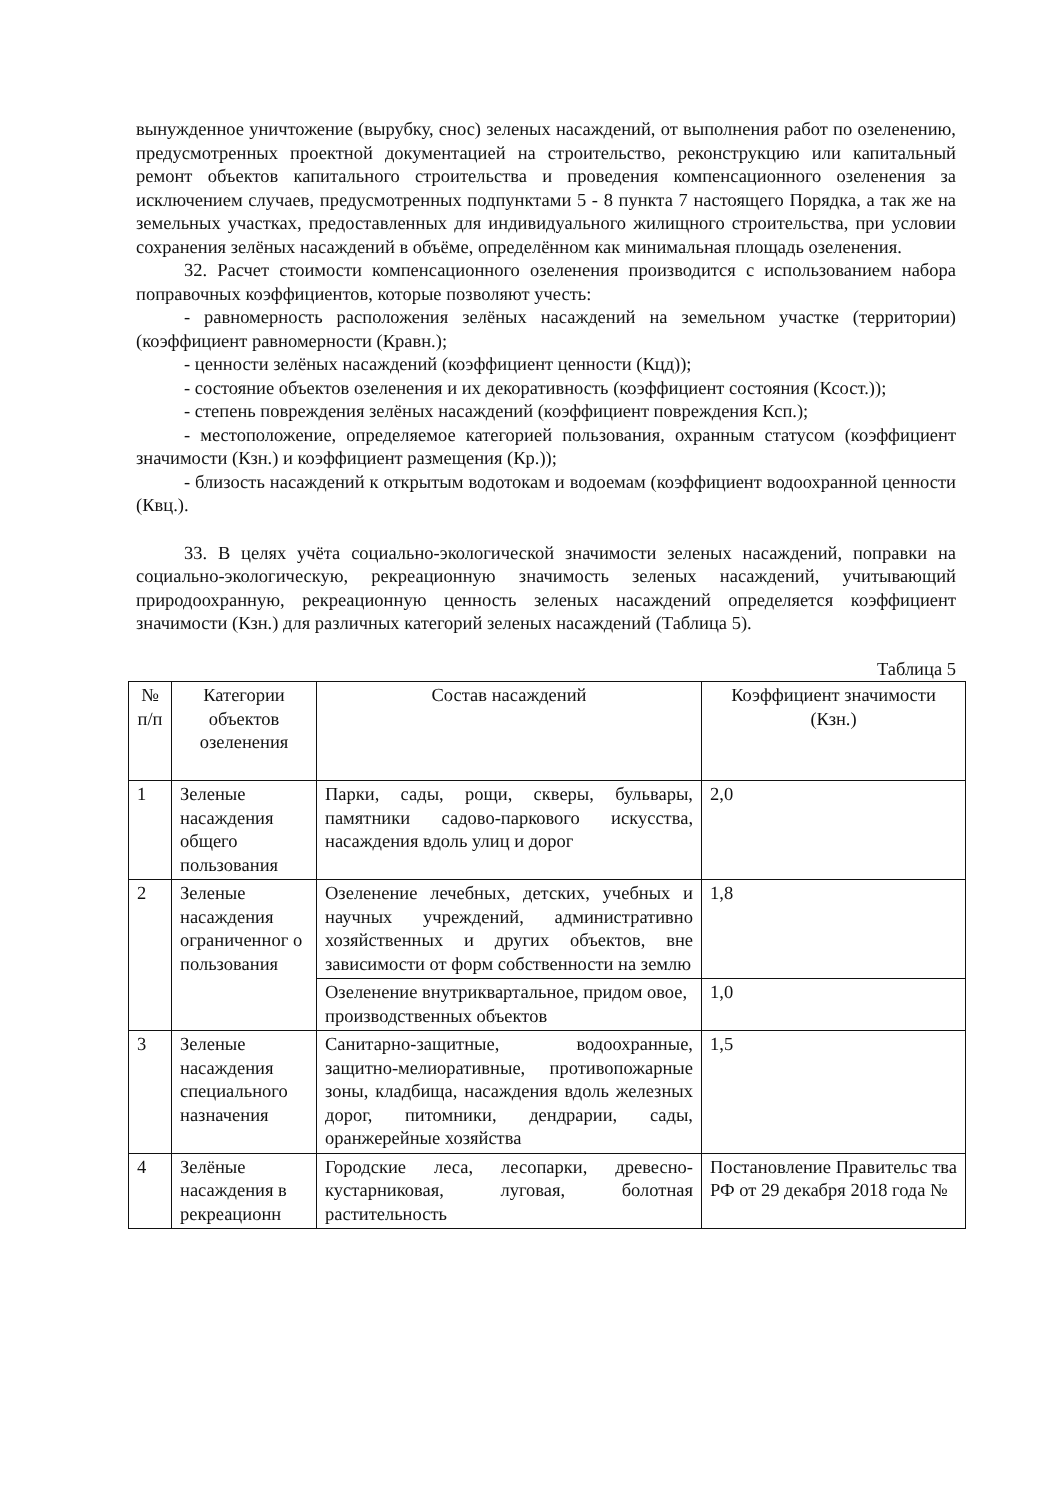вынужденное уничтожение (вырубку, снос) зеленых насаждений, от выполнения работ по озеленению, предусмотренных проектной документацией на строительство, реконструкцию или капитальный ремонт объектов капитального строительства и проведения компенсационного озеленения за исключением случаев, предусмотренных подпунктами 5 - 8 пункта 7 настоящего Порядка, а так же на земельных участках, предоставленных для индивидуального жилищного строительства, при условии сохранения зелёных насаждений в объёме, определённом как минимальная площадь озеленения.
32. Расчет стоимости компенсационного озеленения производится с использованием набора поправочных коэффициентов, которые позволяют учесть:
- равномерность расположения зелёных насаждений на земельном участке (территории) (коэффициент равномерности (Кравн.);
- ценности зелёных насаждений (коэффициент ценности (Кцд));
- состояние объектов озеленения и их декоративность (коэффициент состояния (Ксост.));
- степень повреждения зелёных насаждений (коэффициент повреждения Ксп.);
- местоположение, определяемое категорией пользования, охранным статусом (коэффициент значимости (Кзн.) и коэффициент размещения (Кр.));
- близость насаждений к открытым водотокам и водоемам (коэффициент водоохранной ценности (Квц.).
33. В целях учёта социально-экологической значимости зеленых насаждений, поправки на социально-экологическую, рекреационную значимость зеленых насаждений, учитывающий природоохранную, рекреационную ценность зеленых насаждений определяется коэффициент значимости (Кзн.) для различных категорий зеленых насаждений (Таблица 5).
Таблица 5
| № п/п | Категории объектов озеленения | Состав насаждений | Коэффициент значимости (Кзн.) |
| 1 | Зеленые насаждения общего пользования | Парки, сады, рощи, скверы, бульвары, памятники садово-паркового искусства, насаждения вдоль улиц и дорог | 2,0 |
| 2 | Зеленые насаждения ограниченног о пользования | Озеленение лечебных, детских, учебных и научных учреждений, административно хозяйственных и других объектов, вне зависимости от форм собственности на землю | 1,8 |
| | | Озеленение внутриквартальное, придом овое, производственных объектов | 1,0 |
| 3 | Зеленые насаждения специального назначения | Санитарно-защитные, водоохранные, защитно-мелиоративные, противопожарные зоны, кладбища, насаждения вдоль железных дорог, питомники, дендрарии, сады, оранжерейные хозяйства | 1,5 |
| 4 | Зелёные насаждения в рекреационн | Городские леса, лесопарки, древесно-кустарниковая, луговая, болотная растительность | Постановление Правительс тва РФ от 29 декабря 2018 года № |